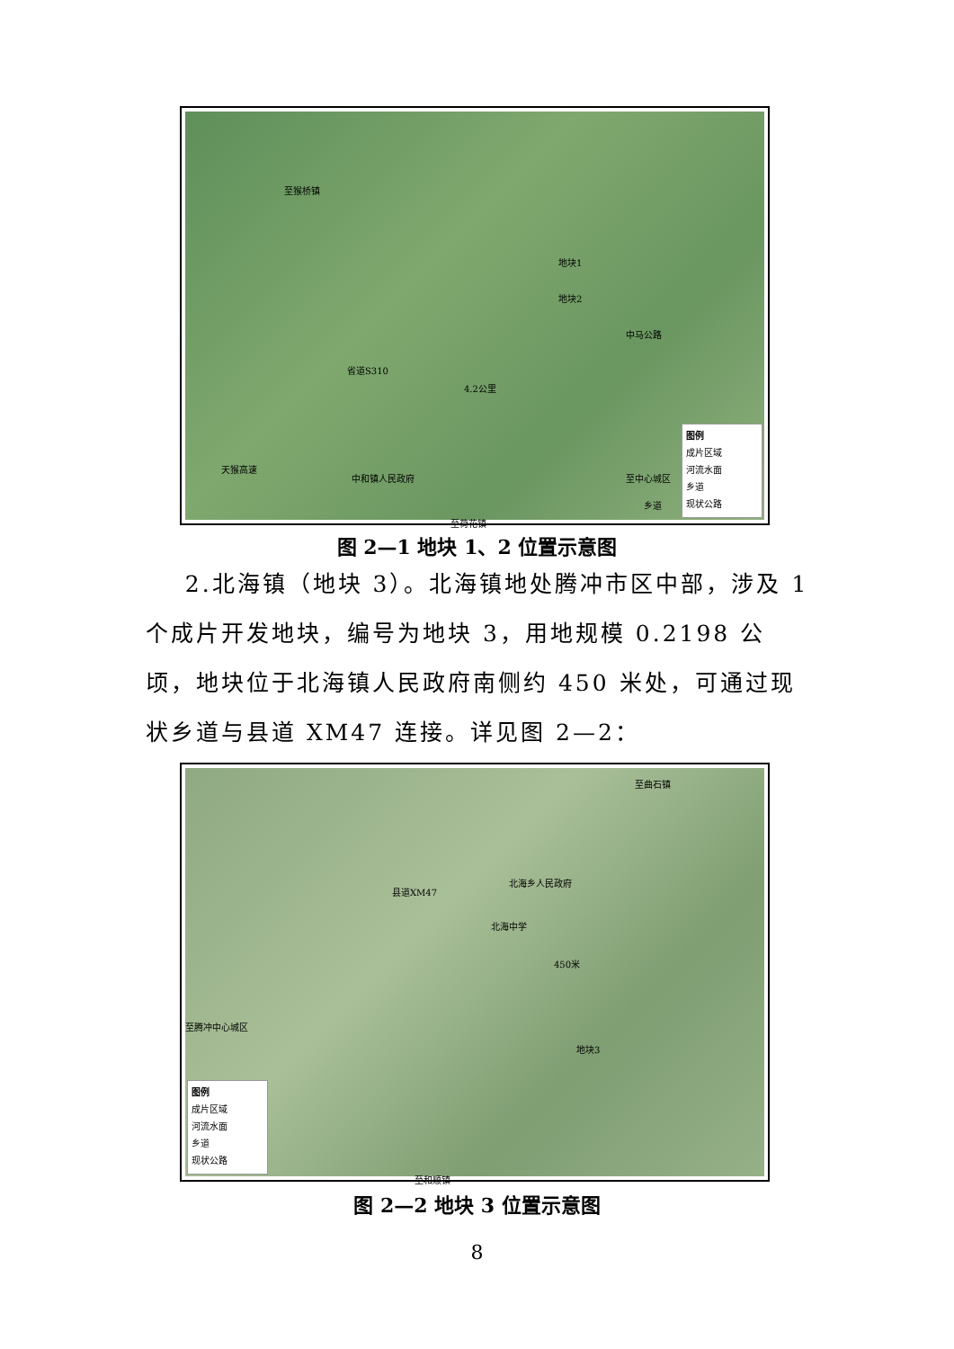至猴桥镇
地块1
地块2
中马公路
省道S310
4.2公里
天猴高速
中和镇人民政府 至中心城区
乡道
至荷花镇
图例
成片区域
河流水面
乡道
现状公路
图 2—1 地块 1、2 位置示意图
2.北海镇（地块 3）。北海镇地处腾冲市区中部，涉及 1 个成片开发地块，编号为地块 3，用地规模 0.2198 公顷，地块位于北海镇人民政府南侧约 450 米处，可通过现状乡道与县道 XM47 连接。详见图 2—2：
至曲石镇
县道XM47
北海乡人民政府
北海中学
450米
地块3
至腾冲中心城区
至和顺镇
图例
成片区域
河流水面
乡道
现状公路
图 2—2 地块 3 位置示意图
8